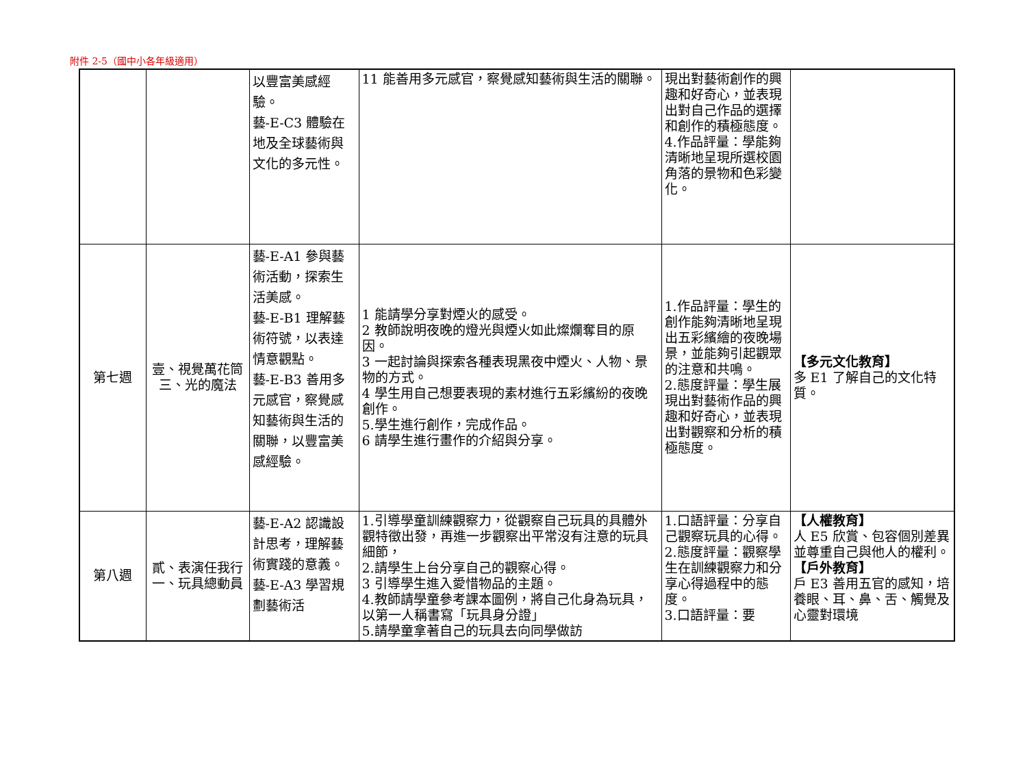附件 2-5（國中小各年級適用）
| | | 以豐富美感經驗。 藝-E-C3 體驗在地及全球藝術與文化的多元性。 | 11 能善用多元感官，察覺感知藝術與生活的關聯。 | 現出對藝術創作的興趣和好奇心，並表現出對自己作品的選擇和創作的積極態度。 4.作品評量：學能夠清晰地呈現所選校園角落的景物和色彩變化。 | |
| 第七週 | 壹、視覺萬花筒 三、光的魔法 | 藝-E-A1 參與藝術活動，探索生活美感。 藝-E-B1 理解藝術符號，以表達情意觀點。 藝-E-B3 善用多元感官，察覺感知藝術與生活的關聯，以豐富美感經驗。 | 1 能請學分享對煙火的感受。 2 教師說明夜晚的燈光與煙火如此燦爛奪目的原因。 3 一起討論與探索各種表現黑夜中煙火、人物、景物的方式。 4 學生用自己想要表現的素材進行五彩繽紛的夜晚創作。 5.學生進行創作，完成作品。 6 請學生進行畫作的介紹與分享。 | 1.作品評量：學生的創作能夠清晰地呈現出五彩繽繪的夜晚場景，並能夠引起觀眾的注意和共鳴。 2.態度評量：學生展現出對藝術作品的興趣和好奇心，並表現出對觀察和分析的積極態度。 | 【多元文化教育】 多 E1 了解自己的文化特質。 |
| 第八週 | 貳、表演任我行 一、玩具總動員 | 藝-E-A2 認識設計思考，理解藝術實踐的意義。 藝-E-A3 學習規劃藝術活 | 1.引導學童訓練觀察力，從觀察自己玩具的具體外觀特徵出發，再進一步觀察出平常沒有注意的玩具細節， 2.請學生上台分享自己的觀察心得。 3 引導學生進入愛惜物品的主題。 4.教師請學童參考課本圖例，將自己化身為玩具，以第一人稱書寫「玩具身分證」 5.請學童拿著自己的玩具去向同學做訪 | 1.口語評量：分享自己觀察玩具的心得。 2.態度評量：觀察學生在訓練觀察力和分享心得過程中的態度。 3.口語評量：要 | 【人權教育】 人 E5 欣賞、包容個別差異並尊重自己與他人的權利。 【戶外教育】 戶 E3 善用五官的感知，培養眼、耳、鼻、舌、觸覺及心靈對環境 |